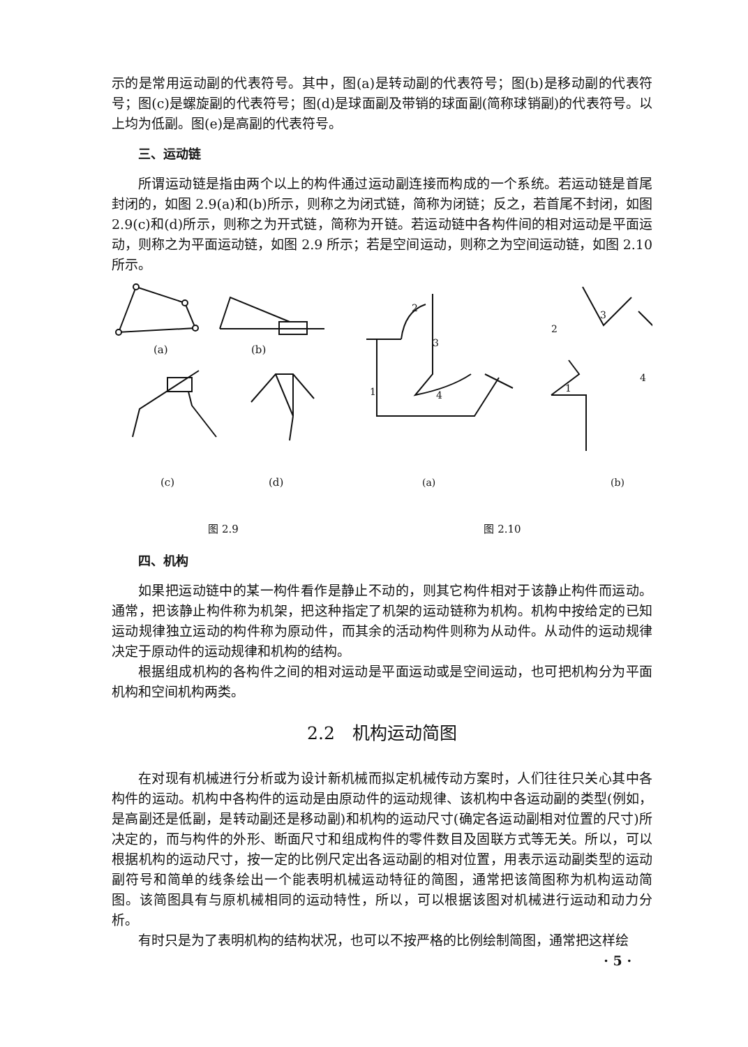示的是常用运动副的代表符号。其中，图(a)是转动副的代表符号；图(b)是移动副的代表符号；图(c)是螺旋副的代表符号；图(d)是球面副及带销的球面副(简称球销副)的代表符号。以上均为低副。图(e)是高副的代表符号。
三、运动链
所谓运动链是指由两个以上的构件通过运动副连接而构成的一个系统。若运动链是首尾封闭的，如图 2.9(a)和(b)所示，则称之为闭式链，简称为闭链；反之，若首尾不封闭，如图 2.9(c)和(d)所示，则称之为开式链，简称为开链。若运动链中各构件间的相对运动是平面运动，则称之为平面运动链，如图 2.9 所示；若是空间运动，则称之为空间运动链，如图 2.10 所示。
(a)
(b)
(c)
(d)
图 2.9
2
3
1
4
2
3
1
4
(a)
(b)
图 2.10
四、机构
如果把运动链中的某一构件看作是静止不动的，则其它构件相对于该静止构件而运动。通常，把该静止构件称为机架，把这种指定了机架的运动链称为机构。机构中按给定的已知运动规律独立运动的构件称为原动件，而其余的活动构件则称为从动件。从动件的运动规律决定于原动件的运动规律和机构的结构。
根据组成机构的各构件之间的相对运动是平面运动或是空间运动，也可把机构分为平面机构和空间机构两类。
2.2　机构运动简图
在对现有机械进行分析或为设计新机械而拟定机械传动方案时，人们往往只关心其中各构件的运动。机构中各构件的运动是由原动件的运动规律、该机构中各运动副的类型(例如，是高副还是低副，是转动副还是移动副)和机构的运动尺寸(确定各运动副相对位置的尺寸)所决定的，而与构件的外形、断面尺寸和组成构件的零件数目及固联方式等无关。所以，可以根据机构的运动尺寸，按一定的比例尺定出各运动副的相对位置，用表示运动副类型的运动副符号和简单的线条绘出一个能表明机械运动特征的简图，通常把该简图称为机构运动简图。该简图具有与原机械相同的运动特性，所以，可以根据该图对机械进行运动和动力分析。
有时只是为了表明机构的结构状况，也可以不按严格的比例绘制简图，通常把这样绘
· 5 ·